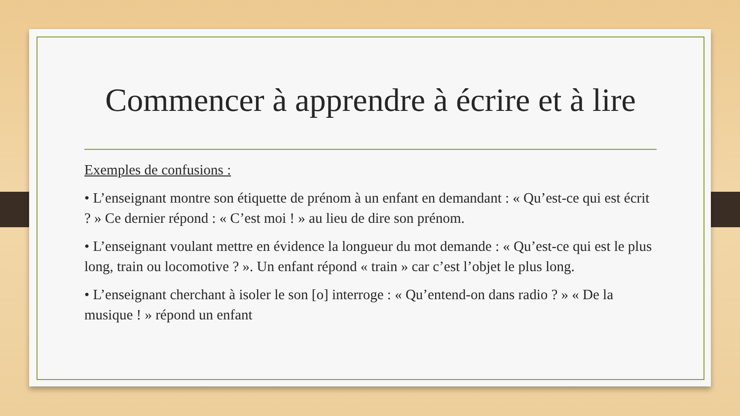Commencer à apprendre à écrire et à lire
Exemples de confusions :
• L’enseignant montre son étiquette de prénom à un enfant en demandant : « Qu’est-ce qui est écrit ? » Ce dernier répond : « C’est moi ! » au lieu de dire son prénom.
• L’enseignant voulant mettre en évidence la longueur du mot demande : « Qu’est-ce qui est le plus long, train ou locomotive ? ». Un enfant répond « train » car c’est l’objet le plus long.
• L’enseignant cherchant à isoler le son [o] interroge : « Qu’entend-on dans radio ? » « De la musique ! » répond un enfant